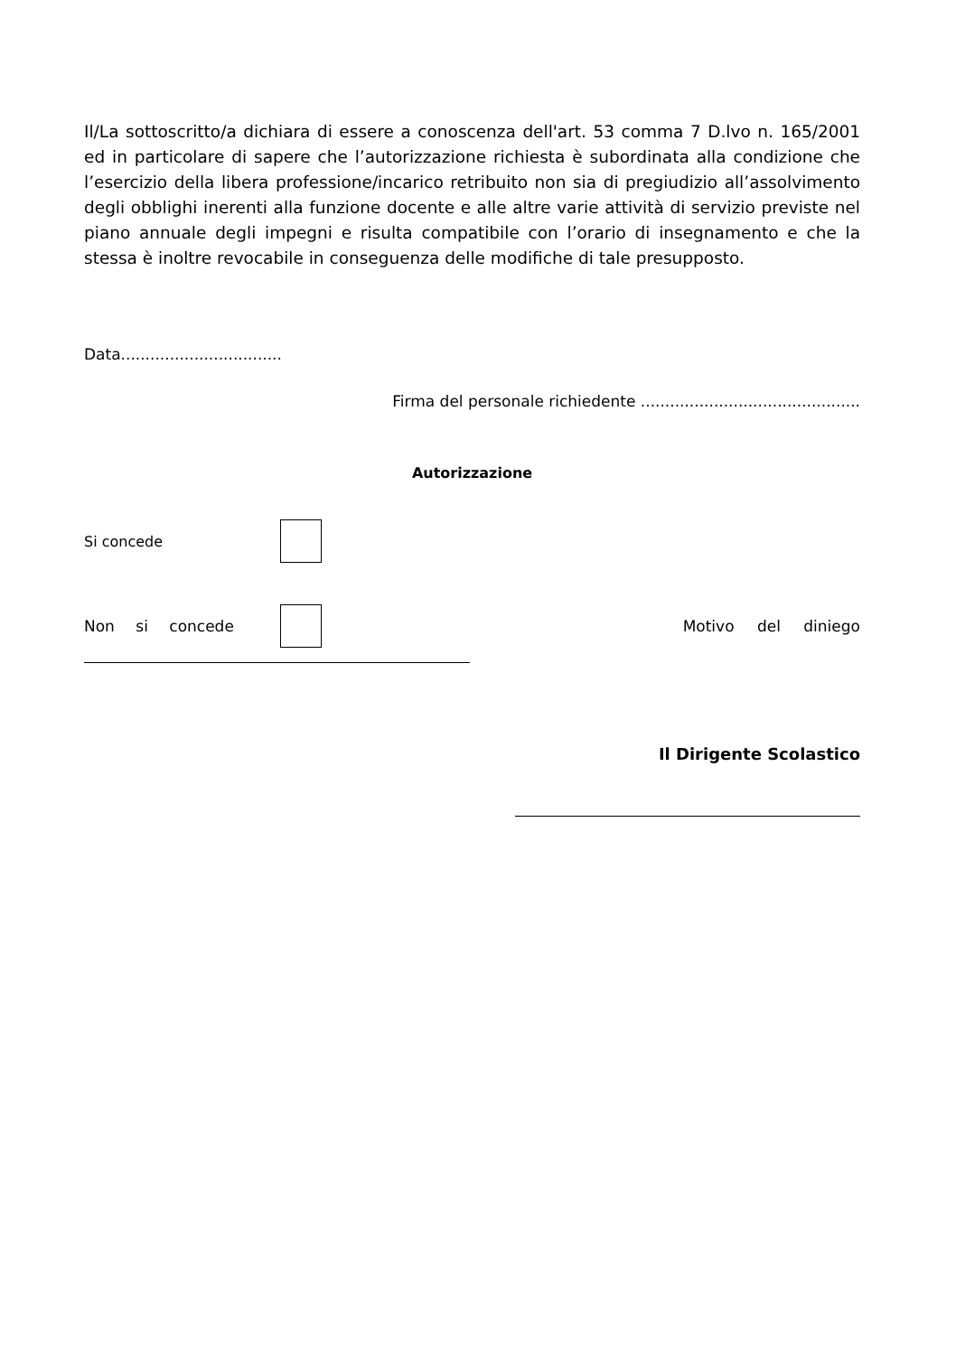Il/La sottoscritto/a dichiara di essere a conoscenza dell'art. 53 comma 7 D.lvo n. 165/2001 ed in particolare di sapere che l’autorizzazione richiesta è subordinata alla condizione che l’esercizio della libera professione/incarico retribuito non sia di pregiudizio all’assolvimento degli obblighi inerenti alla funzione docente e alle altre varie attività di servizio previste nel piano annuale degli impegni e risulta compatibile con l’orario di insegnamento e che la stessa è inoltre revocabile in conseguenza delle modifiche di tale presupposto.
Data.................................
Firma del personale richiedente .............................................
Autorizzazione
Si concede
Non si concede Motivo del diniego
Il Dirigente Scolastico